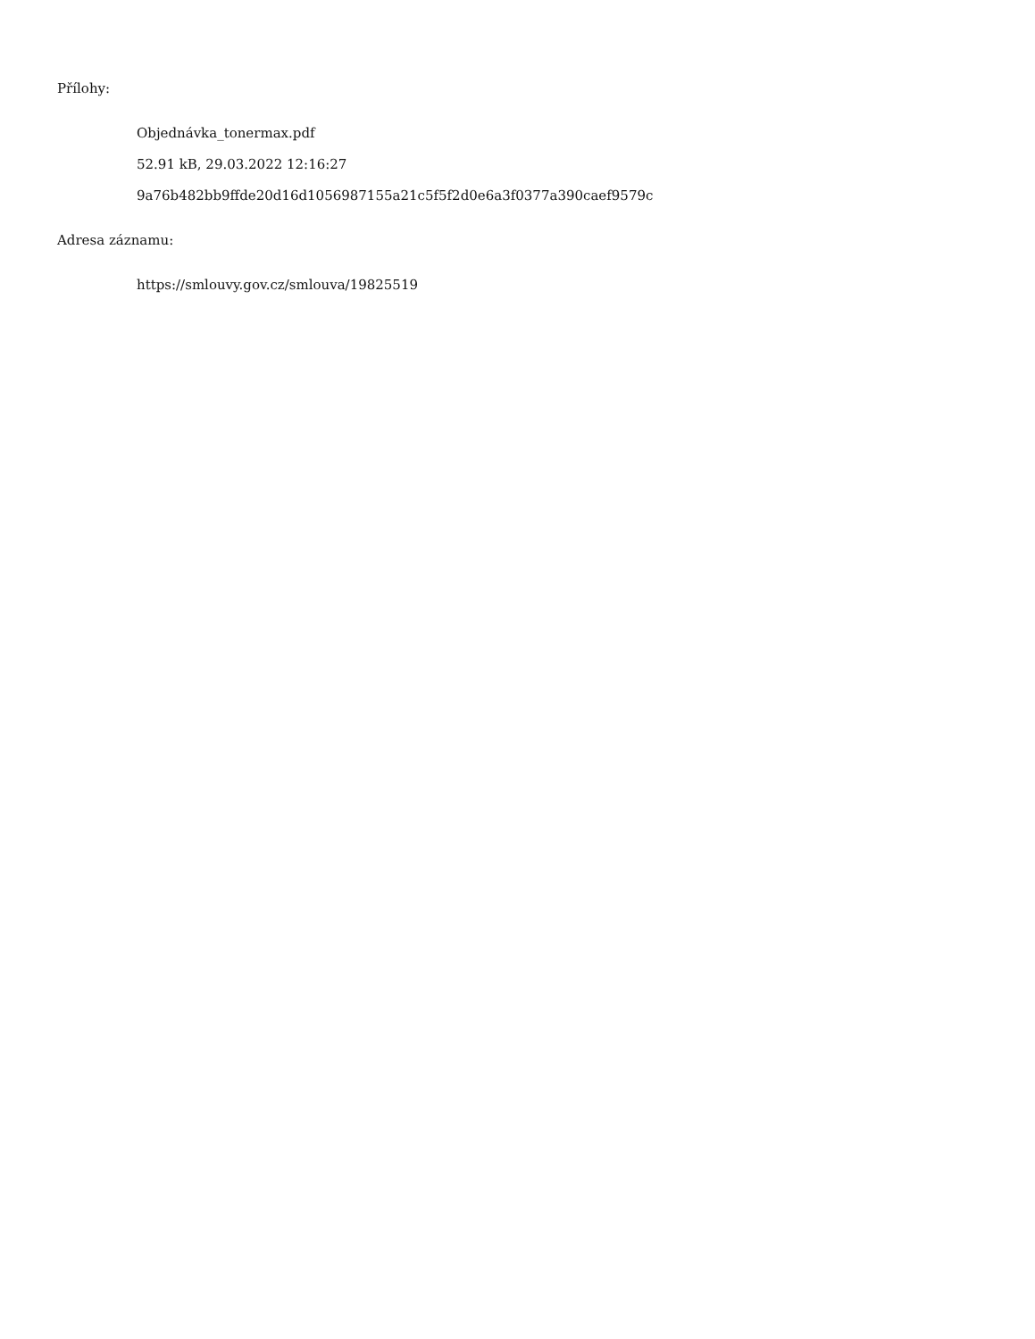Přílohy:
Objednávka_tonermax.pdf
52.91 kB, 29.03.2022 12:16:27
9a76b482bb9ffde20d16d1056987155a21c5f5f2d0e6a3f0377a390caef9579c
Adresa záznamu:
https://smlouvy.gov.cz/smlouva/19825519